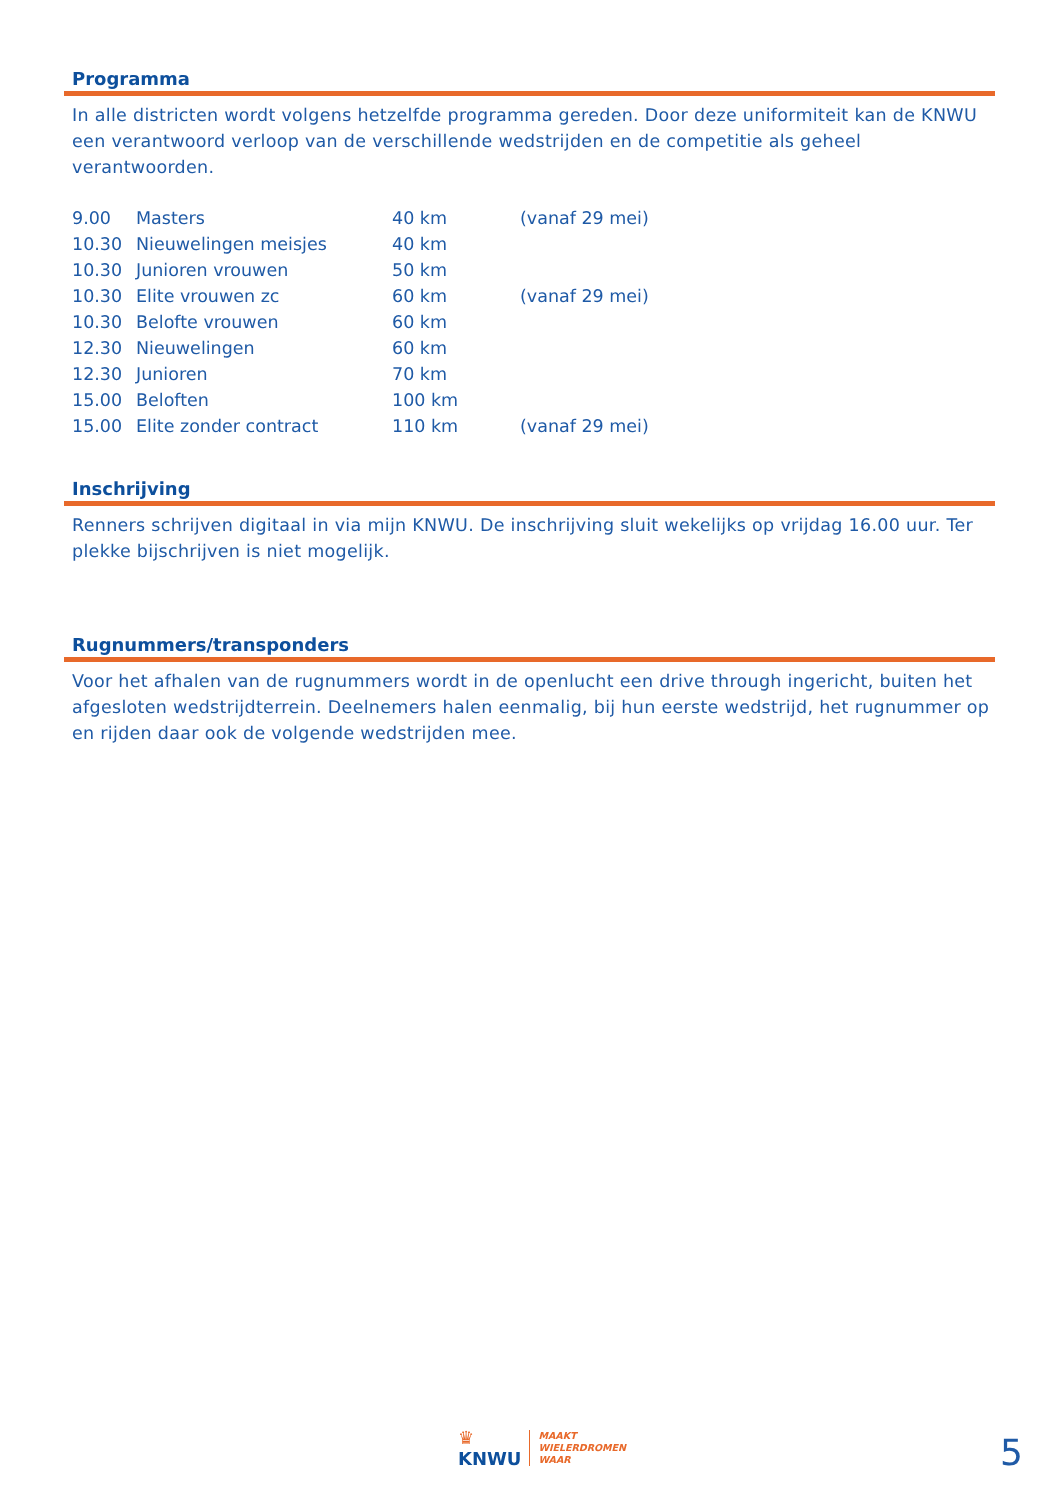Programma
In alle districten wordt volgens hetzelfde programma gereden. Door deze uniformiteit kan de KNWU een verantwoord verloop van de verschillende wedstrijden en de competitie als geheel verantwoorden.
| 9.00 | Masters | 40 km | (vanaf 29 mei) |
| 10.30 | Nieuwelingen meisjes | 40 km | |
| 10.30 | Junioren vrouwen | 50 km | |
| 10.30 | Elite vrouwen zc | 60 km | (vanaf 29 mei) |
| 10.30 | Belofte vrouwen | 60 km | |
| 12.30 | Nieuwelingen | 60 km | |
| 12.30 | Junioren | 70 km | |
| 15.00 | Beloften | 100 km | |
| 15.00 | Elite zonder contract | 110 km | (vanaf 29 mei) |
Inschrijving
Renners schrijven digitaal in via mijn KNWU. De inschrijving sluit wekelijks op vrijdag 16.00 uur. Ter plekke bijschrijven is niet mogelijk.
Rugnummers/transponders
Voor het afhalen van de rugnummers wordt in de openlucht een drive through ingericht, buiten het afgesloten wedstrijdterrein. Deelnemers halen eenmalig, bij hun eerste wedstrijd, het rugnummer op en rijden daar ook de volgende wedstrijden mee.
♛
KNWU
MAAKT
WIELERDROMEN
WAAR
5